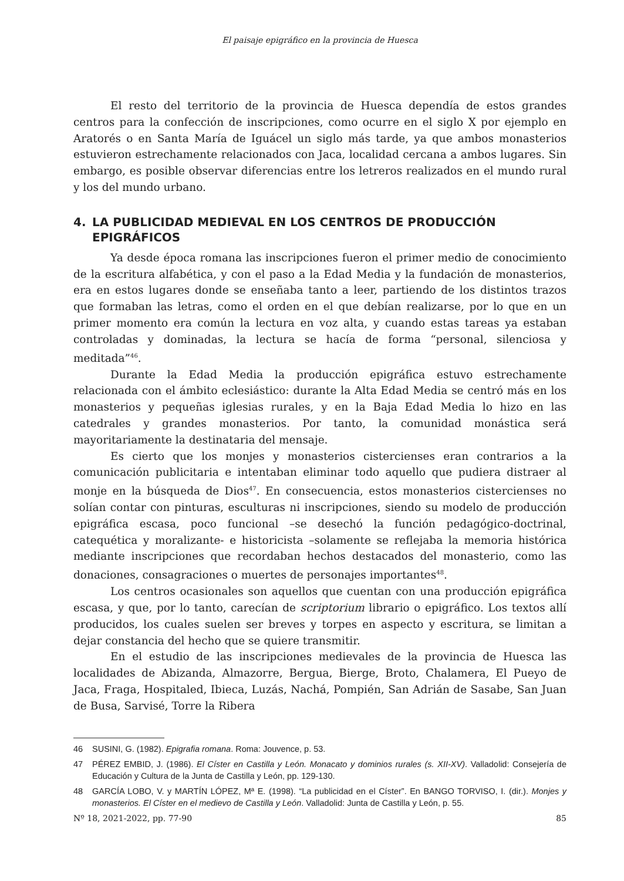El paisaje epigráfico en la provincia de Huesca
El resto del territorio de la provincia de Huesca dependía de estos grandes centros para la confección de inscripciones, como ocurre en el siglo X por ejemplo en Aratorés o en Santa María de Iguácel un siglo más tarde, ya que ambos monasterios estuvieron estrechamente relacionados con Jaca, localidad cercana a ambos lugares. Sin embargo, es posible observar diferencias entre los letreros realizados en el mundo rural y los del mundo urbano.
4. LA PUBLICIDAD MEDIEVAL EN LOS CENTROS DE PRODUCCIÓN EPIGRÁFICOS
Ya desde época romana las inscripciones fueron el primer medio de conocimiento de la escritura alfabética, y con el paso a la Edad Media y la fundación de monasterios, era en estos lugares donde se enseñaba tanto a leer, partiendo de los distintos trazos que formaban las letras, como el orden en el que debían realizarse, por lo que en un primer momento era común la lectura en voz alta, y cuando estas tareas ya estaban controladas y dominadas, la lectura se hacía de forma “personal, silenciosa y meditada”<sup>46</sup>.
Durante la Edad Media la producción epigráfica estuvo estrechamente relacionada con el ámbito eclesiástico: durante la Alta Edad Media se centró más en los monasterios y pequeñas iglesias rurales, y en la Baja Edad Media lo hizo en las catedrales y grandes monasterios. Por tanto, la comunidad monástica será mayoritariamente la destinataria del mensaje.
Es cierto que los monjes y monasterios cistercienses eran contrarios a la comunicación publicitaria e intentaban eliminar todo aquello que pudiera distraer al monje en la búsqueda de Dios<sup>47</sup>. En consecuencia, estos monasterios cistercienses no solían contar con pinturas, esculturas ni inscripciones, siendo su modelo de producción epigráfica escasa, poco funcional –se desechó la función pedagógico-doctrinal, catequética y moralizante- e historicista –solamente se reflejaba la memoria histórica mediante inscripciones que recordaban hechos destacados del monasterio, como las donaciones, consagraciones o muertes de personajes importantes<sup>48</sup>.
Los centros ocasionales son aquellos que cuentan con una producción epigráfica escasa, y que, por lo tanto, carecían de scriptorium librario o epigráfico. Los textos allí producidos, los cuales suelen ser breves y torpes en aspecto y escritura, se limitan a dejar constancia del hecho que se quiere transmitir.
En el estudio de las inscripciones medievales de la provincia de Huesca las localidades de Abizanda, Almazorre, Bergua, Bierge, Broto, Chalamera, El Pueyo de Jaca, Fraga, Hospitaled, Ibieca, Luzás, Nachá, Pompién, San Adrián de Sasabe, San Juan de Busa, Sarvisé, Torre la Ribera
46 SUSINI, G. (1982). Epigrafia romana. Roma: Jouvence, p. 53.
47 PÉREZ EMBID, J. (1986). El Císter en Castilla y León. Monacato y dominios rurales (s. XII-XV). Valladolid: Consejería de Educación y Cultura de la Junta de Castilla y León, pp. 129-130.
48 GARCÍA LOBO, V. y MARTÍN LÓPEZ, Mª E. (1998). “La publicidad en el Císter”. En BANGO TORVISO, I. (dir.). Monjes y monasterios. El Císter en el medievo de Castilla y León. Valladolid: Junta de Castilla y León, p. 55.
Nº 18, 2021-2022, pp. 77-90 85